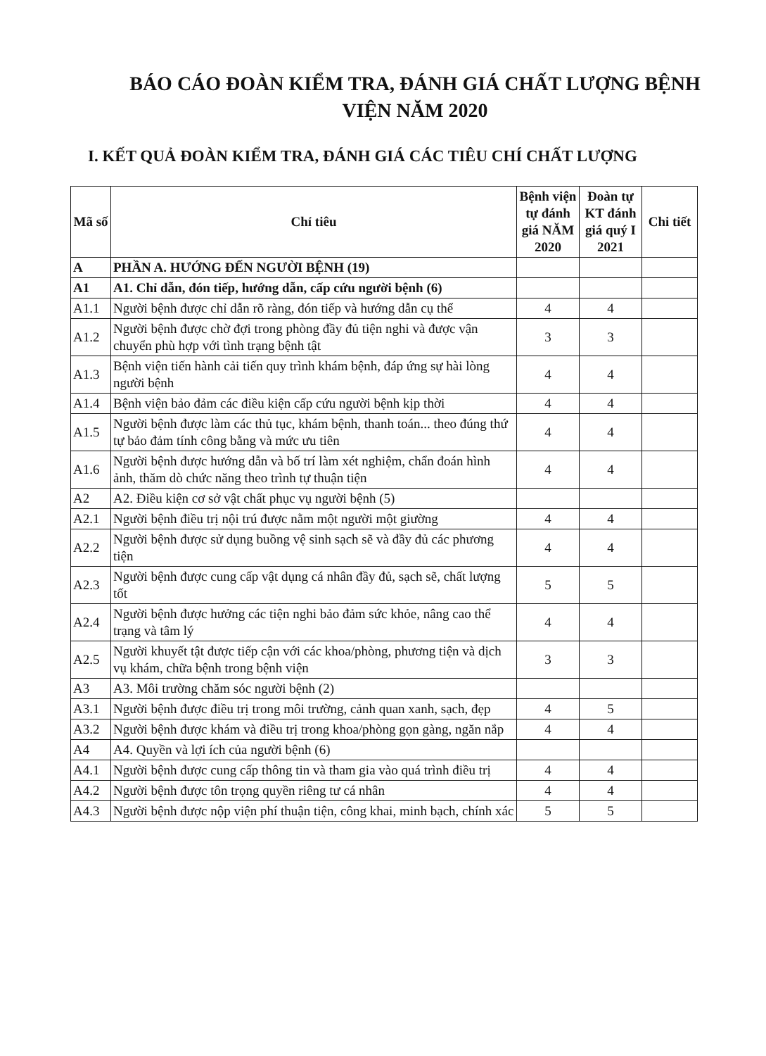BÁO CÁO ĐOÀN KIỂM TRA, ĐÁNH GIÁ CHẤT LƯỢNG BỆNH VIỆN NĂM 2020
I. KẾT QUẢ ĐOÀN KIỂM TRA, ĐÁNH GIÁ CÁC TIÊU CHÍ CHẤT LƯỢNG
| Mã số | Chỉ tiêu | Bệnh viện tự đánh giá NĂM 2020 | Đoàn tự KT đánh giá quý I 2021 | Chi tiết |
| --- | --- | --- | --- | --- |
| A | PHẦN A. HƯỚNG ĐẾN NGƯỜI BỆNH (19) | | | |
| A1 | A1. Chỉ dẫn, đón tiếp, hướng dẫn, cấp cứu người bệnh (6) | | | |
| A1.1 | Người bệnh được chỉ dẫn rõ ràng, đón tiếp và hướng dẫn cụ thể | 4 | 4 | |
| A1.2 | Người bệnh được chờ đợi trong phòng đầy đủ tiện nghi và được vận chuyển phù hợp với tình trạng bệnh tật | 3 | 3 | |
| A1.3 | Bệnh viện tiến hành cải tiến quy trình khám bệnh, đáp ứng sự hài lòng người bệnh | 4 | 4 | |
| A1.4 | Bệnh viện bảo đảm các điều kiện cấp cứu người bệnh kịp thời | 4 | 4 | |
| A1.5 | Người bệnh được làm các thủ tục, khám bệnh, thanh toán... theo đúng thứ tự bảo đảm tính công bằng và mức ưu tiên | 4 | 4 | |
| A1.6 | Người bệnh được hướng dẫn và bố trí làm xét nghiệm, chẩn đoán hình ảnh, thăm dò chức năng theo trình tự thuận tiện | 4 | 4 | |
| A2 | A2. Điều kiện cơ sở vật chất phục vụ người bệnh (5) | | | |
| A2.1 | Người bệnh điều trị nội trú được nằm một người một giường | 4 | 4 | |
| A2.2 | Người bệnh được sử dụng buồng vệ sinh sạch sẽ và đầy đủ các phương tiện | 4 | 4 | |
| A2.3 | Người bệnh được cung cấp vật dụng cá nhân đầy đủ, sạch sẽ, chất lượng tốt | 5 | 5 | |
| A2.4 | Người bệnh được hưởng các tiện nghi bảo đảm sức khỏe, nâng cao thể trạng và tâm lý | 4 | 4 | |
| A2.5 | Người khuyết tật được tiếp cận với các khoa/phòng, phương tiện và dịch vụ khám, chữa bệnh trong bệnh viện | 3 | 3 | |
| A3 | A3. Môi trường chăm sóc người bệnh (2) | | | |
| A3.1 | Người bệnh được điều trị trong môi trường, cảnh quan xanh, sạch, đẹp | 4 | 5 | |
| A3.2 | Người bệnh được khám và điều trị trong khoa/phòng gọn gàng, ngăn nắp | 4 | 4 | |
| A4 | A4. Quyền và lợi ích của người bệnh (6) | | | |
| A4.1 | Người bệnh được cung cấp thông tin và tham gia vào quá trình điều trị | 4 | 4 | |
| A4.2 | Người bệnh được tôn trọng quyền riêng tư cá nhân | 4 | 4 | |
| A4.3 | Người bệnh được nộp viện phí thuận tiện, công khai, minh bạch, chính xác | 5 | 5 | |